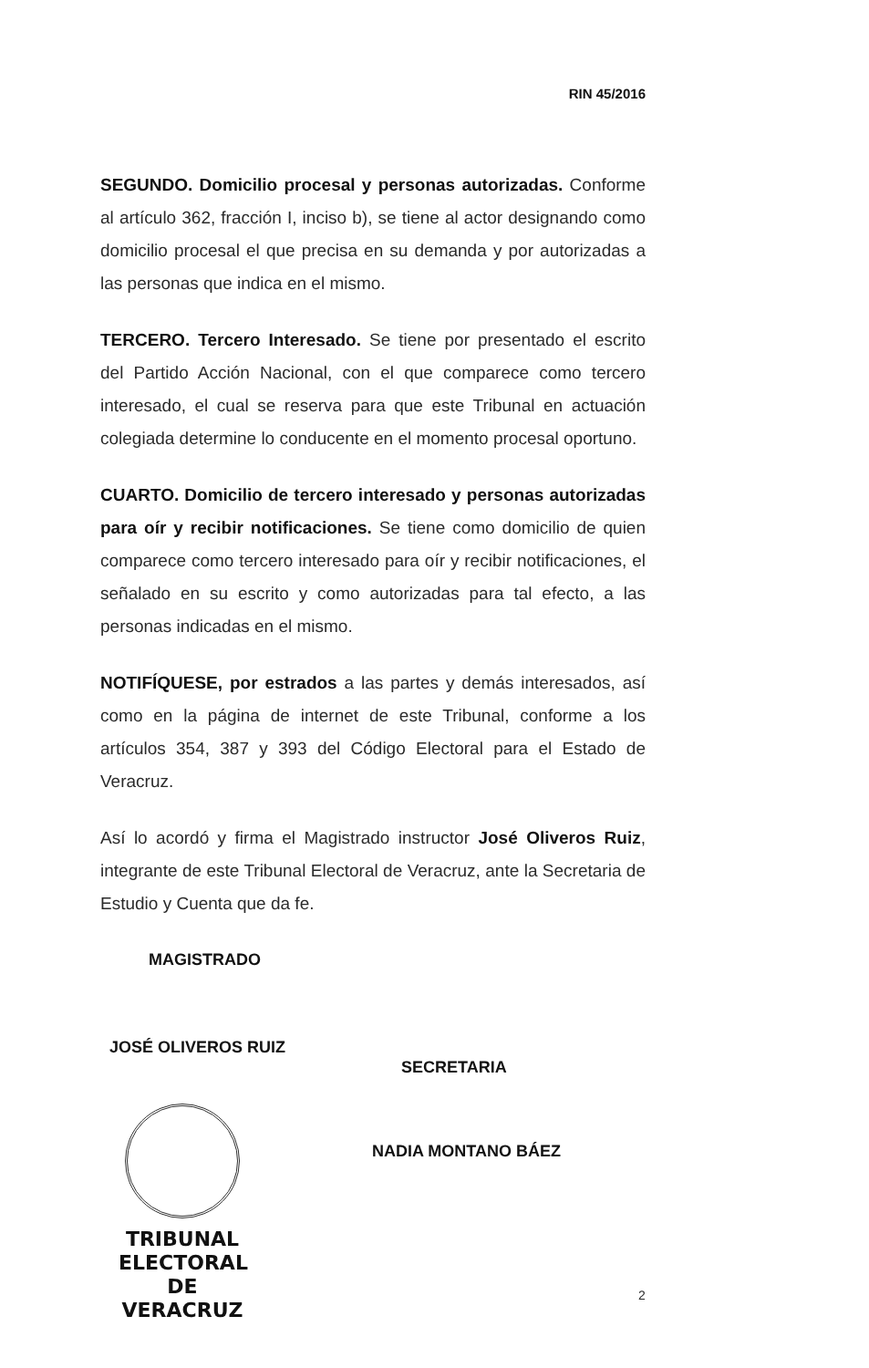RIN 45/2016
SEGUNDO. Domicilio procesal y personas autorizadas. Conforme al artículo 362, fracción I, inciso b), se tiene al actor designando como domicilio procesal el que precisa en su demanda y por autorizadas a las personas que indica en el mismo.
TERCERO. Tercero Interesado. Se tiene por presentado el escrito del Partido Acción Nacional, con el que comparece como tercero interesado, el cual se reserva para que este Tribunal en actuación colegiada determine lo conducente en el momento procesal oportuno.
CUARTO. Domicilio de tercero interesado y personas autorizadas para oír y recibir notificaciones. Se tiene como domicilio de quien comparece como tercero interesado para oír y recibir notificaciones, el señalado en su escrito y como autorizadas para tal efecto, a las personas indicadas en el mismo.
NOTIFÍQUESE, por estrados a las partes y demás interesados, así como en la página de internet de este Tribunal, conforme a los artículos 354, 387 y 393 del Código Electoral para el Estado de Veracruz.
Así lo acordó y firma el Magistrado instructor José Oliveros Ruiz, integrante de este Tribunal Electoral de Veracruz, ante la Secretaria de Estudio y Cuenta que da fe.
MAGISTRADO
JOSÉ OLIVEROS RUIZ
SECRETARIA
NADIA MONTANO BÁEZ
TRIBUNAL
ELECTORAL
DE VERACRUZ
2